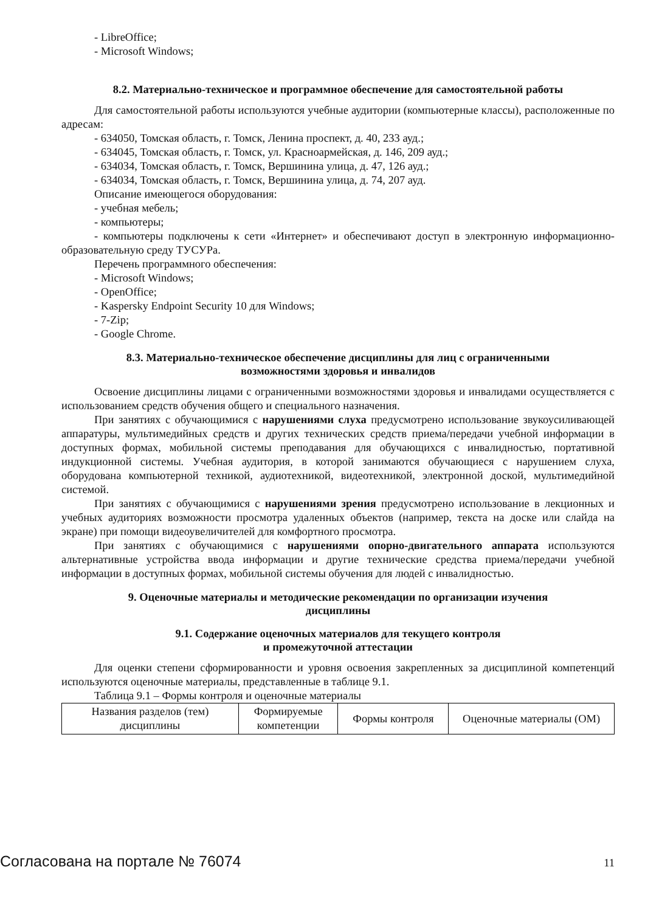- LibreOffice;
- Microsoft Windows;
8.2. Материально-техническое и программное обеспечение для самостоятельной работы
Для самостоятельной работы используются учебные аудитории (компьютерные классы), расположенные по адресам:
- 634050, Томская область, г. Томск, Ленина проспект, д. 40, 233 ауд.;
- 634045, Томская область, г. Томск, ул. Красноармейская, д. 146, 209 ауд.;
- 634034, Томская область, г. Томск, Вершинина улица, д. 47, 126 ауд.;
- 634034, Томская область, г. Томск, Вершинина улица, д. 74, 207 ауд.
Описание имеющегося оборудования:
- учебная мебель;
- компьютеры;
- компьютеры подключены к сети «Интернет» и обеспечивают доступ в электронную информационно-образовательную среду ТУСУРа.
Перечень программного обеспечения:
- Microsoft Windows;
- OpenOffice;
- Kaspersky Endpoint Security 10 для Windows;
- 7-Zip;
- Google Chrome.
8.3. Материально-техническое обеспечение дисциплины для лиц с ограниченными
возможностями здоровья и инвалидов
Освоение дисциплины лицами с ограниченными возможностями здоровья и инвалидами осуществляется с использованием средств обучения общего и специального назначения.
При занятиях с обучающимися с нарушениями слуха предусмотрено использование звукоусиливающей аппаратуры, мультимедийных средств и других технических средств приема/передачи учебной информации в доступных формах, мобильной системы преподавания для обучающихся с инвалидностью, портативной индукционной системы. Учебная аудитория, в которой занимаются обучающиеся с нарушением слуха, оборудована компьютерной техникой, аудиотехникой, видеотехникой, электронной доской, мультимедийной системой.
При занятиях с обучающимися с нарушениями зрения предусмотрено использование в лекционных и учебных аудиториях возможности просмотра удаленных объектов (например, текста на доске или слайда на экране) при помощи видеоувеличителей для комфортного просмотра.
При занятиях с обучающимися с нарушениями опорно-двигательного аппарата используются альтернативные устройства ввода информации и другие технические средства приема/передачи учебной информации в доступных формах, мобильной системы обучения для людей с инвалидностью.
9. Оценочные материалы и методические рекомендации по организации изучения
дисциплины
9.1. Содержание оценочных материалов для текущего контроля
и промежуточной аттестации
Для оценки степени сформированности и уровня освоения закрепленных за дисциплиной компетенций используются оценочные материалы, представленные в таблице 9.1.
Таблица 9.1 – Формы контроля и оценочные материалы
| Названия разделов (тем) дисциплины | Формируемые компетенции | Формы контроля | Оценочные материалы (ОМ) |
Согласована на портале № 76074 11